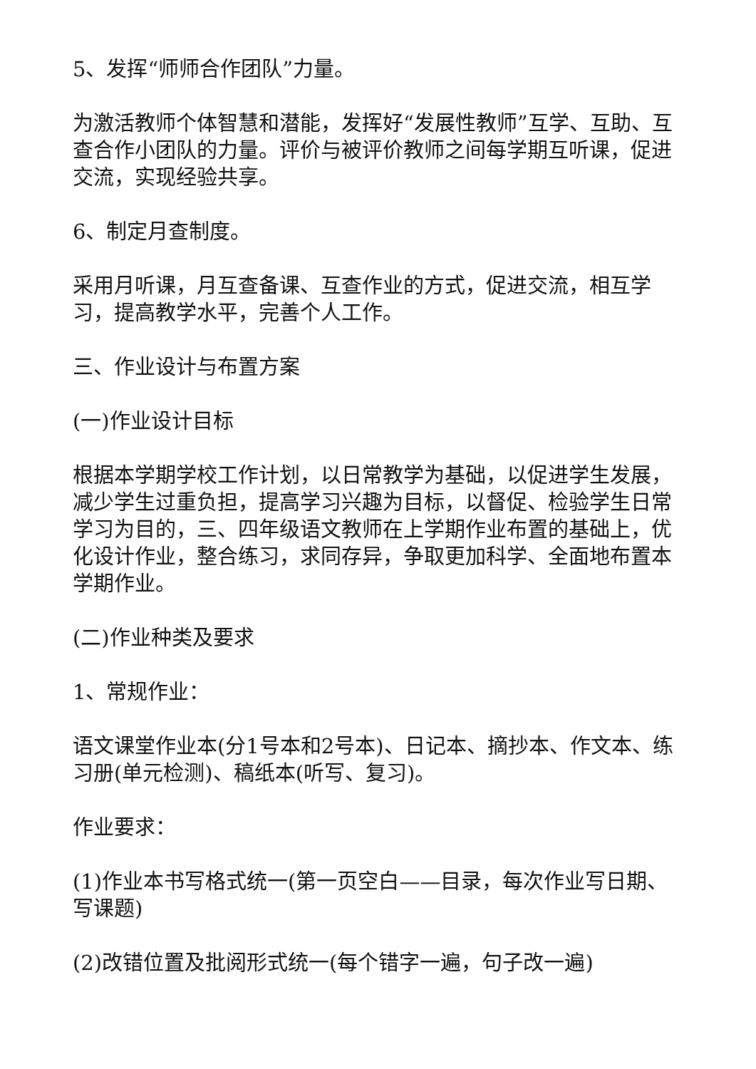5、发挥“师师合作团队”力量。
为激活教师个体智慧和潜能，发挥好“发展性教师”互学、互助、互查合作小团队的力量。评价与被评价教师之间每学期互听课，促进交流，实现经验共享。
6、制定月查制度。
采用月听课，月互查备课、互查作业的方式，促进交流，相互学习，提高教学水平，完善个人工作。
三、作业设计与布置方案
(一)作业设计目标
根据本学期学校工作计划，以日常教学为基础，以促进学生发展，减少学生过重负担，提高学习兴趣为目标，以督促、检验学生日常学习为目的，三、四年级语文教师在上学期作业布置的基础上，优化设计作业，整合练习，求同存异，争取更加科学、全面地布置本学期作业。
(二)作业种类及要求
1、常规作业：
语文课堂作业本(分1号本和2号本)、日记本、摘抄本、作文本、练习册(单元检测)、稿纸本(听写、复习)。
作业要求：
(1)作业本书写格式统一(第一页空白——目录，每次作业写日期、写课题)
(2)改错位置及批阅形式统一(每个错字一遍，句子改一遍)